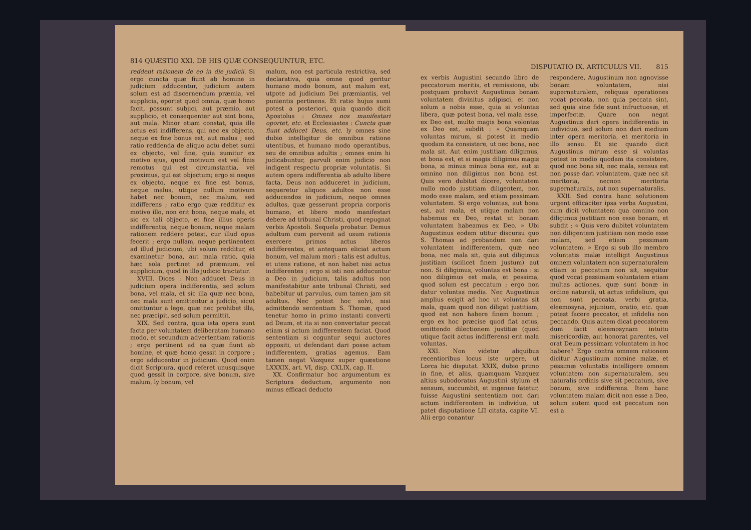814 QUÆSTIO XXI. DE HIS QUÆ CONSEQUUNTUR, ETC.
reddent rationem de eo in die judicii. Si ergo cuncta quæ fiunt ab homine in judicium adducentur, judicium autem solum est ad discernendum præmia, vel supplicia, oportet quod omnia, quæ homo facit, possunt subjici, aut præmio, aut supplicio, et consequenter aut sint bona, aut mala. Minor etiam constat, quia ille actus est indifferens, qui nec ex objecto, neque ex fine bonus est, aut malus ; sed ratio reddenda de aliquo actu debet sumi ex objecto, vel fine, quia sumitur ex motivo ejus, quod motivum est vel finis remotus qui est circumstantia, vel proximus, qui est objectum; ergo si neque ex objecto, neque ex fine est bonus, neque malus, utique nullum motivum habet nec bonum, nec malum, sed indifferens ; ratio ergo quæ redditur ex motivo illo, non erit bona, neque mala, et sic ex tali objecto, et fine illius operis indifferentis, neque bonam, neque malam rationem reddere potest, cur illud opus fecerit ; ergo nullam, neque pertinentem ad illud judicium, ubi solum redditur, et examinetur bona, aut mala ratio, quia hæc sola pertinet ad præmium, vel supplicium, quod in illo judicio tractatur.
XVIII. Dices : Non adducet Deus in judicium opera indifferentia, sed solum bona, vel mala, et sic illa quæ nec bona, nec mala sunt omittentur a judicio, sicut omittuntur a lege, quæ nec prohibet illa, nec præcipit, sed solum permittit.
XIX. Sed contra, quia ista opera sunt facta per voluntatem deliberatam humano modo, et secundum advertentiam rationis ; ergo pertinent ad ea quæ fiunt ab homine, et quæ homo gessit in corpore ; ergo adducentur in judicium. Quod enim dicit Scriptura, quod referet unusquisque quod gessit in corpore, sive bonum, sive malum, ly bonum, vel
malum, non est particula restrictiva, sed declarativa, quia omne quod geritur humano modo bonum, aut malum est, utpote ad judicium Dei præmiantis, vel punientis pertinens. Et ratio hujus sumi potest a posteriori, quia quando dicit Apostolus : Omnes nos manifestari oportet, etc. et Ecclesiastes : Cuncta quæ fiunt adducet Deus, etc. ly omnes sine dubio intelligitur de omnibus ratione utentibus, et humano modo operantibus, seu de omnibus adultis ; omnes enim hi judicabuntur, parvuli enim judicio non indigent respectu propriæ voluntatis. Si autem opera indifferentia ab adulto libere facta, Deus non adduceret in judicium, sequeretur aliquos adultos non esse adducendos in judicium, neque omnes adultos, quæ gesserunt propria corporis humano, et libero modo manifestari debere ad tribunal Christi, quod repugnat verbis Apostoli. Sequela probatur. Demus adultum cum pervenit ad usum rationis exercere primos actus liberos indifferentes, et antequam eliciat actum bonum, vel malum mori : talis est adultus, et utens ratione, et non habet nisi actus indifferentes ; ergo si isti non adducuntur a Deo in judicium, talis adultus non manifestabitur ante tribunal Christi, sed habebitur ut parvulus, cum tamen jam sit adultus. Nec potest hoc solvi, nisi admittendo sententiam S. Thomæ, quod tenetur homo in primo instanti converti ad Deum, et ita si non convertatur peccat etiam si actum indifferentem faciat. Quod sententiam si coguntur sequi auctores oppositi, ut defendant dari posse actum indifferentem, gratias agemus. Eam tamen negat Vazquez super quæstione LXXXIX, art. VI, disp. CXLIX, cap. II.
XX. Confirmatur hoc argumentum ex Scriptura deductum, argumento non minus efficaci deducto
DISPUTATIO IX. ARTICULUS VII. 815
ex verbis Augustini secundo libro de peccatorum meritis, et remissione, ubi postquam probavit Augustinus bonam voluntatem divinitus adipisci, et non solum a nobis esse, quia si voluntas libera, quæ potest bona, vel mala esse, ex Deo est, multo magis bona volontas ex Deo est, subdit : « Quamquam voluntas mirum, si potest in medio quodam ita consistere, ut nec bona, nec mala sit. Aut enim justitiam diligimus, et bona est, et si magis diligimus magis bona, si minus minus bona est, aut si omnino non diligimus non bona est. Quis vero dubitat dicere, voluntatem nullo modo justitiam diligentem, non modo esse malam, sed etiam pessimam voluntatem. Si ergo voluntas, aut bona est, aut mala, et utique malam non habemus ex Deo, restat ut bonam voluntatem habeamus ex Deo. » Ubi Augustinus eodem utitur discursu quo S. Thomas ad probandum non dari voluntatem indifferentem, quæ nec bona, nec mala sit, quia aut diligimus justitiam (scilicet finem justum) aut non. Si diligimus, voluntas est bona : si non diligimus est mala, et pessima, quod solum est peccatum ; ergo non datur voluntas media. Nec Augustinus amplius exigit ad hoc ut voluntas sit mala, quam quod non diligat justitiam, quod est non habere finem bonum ; ergo ex hoc præcise quod fiat actus, omittendo dilectionem justitiæ (quod utique facit actus indifferens) erit mala voluntas.
XXI. Non videtur aliquibus recentioribus locus iste urgere, ut Lorca hic disputat. XXIX, dubio primo in fine, et aliis, quamquam Vazquez altius subodoratus Augustini stylum et sensum, succumbit, et ingenue fatetur, fuisse Augustini sententiam non dari actum indifferentem in individuo, ut patet disputatione LII citata, capite VI. Alii ergo conantur
respondere, Augustinum non agnovisse bonam voluntatem, nisi supernaturalem, reliquas operationes vocat peccata, non quia peccata sint, sed quia sine fide sunt infructuosæ, et imperfectæ. Quare non negat Augustinus dari opera indifferentia in individuo, sed solum non dari medium inter opera meritoria, et meritoria in illo sensu. Et sic quando dicit Augustinus mirum esse si voluntas potest in medio quodam ita consistere, quod nec bona sit, nec mala, sensus est non posse dari voluntatem, quæ nec sit meritoria, necnon meritoria supernaturalis, aut non supernaturalis.
XXII. Sed contra hanc solutionem urgent efficaciter ipsa verba Augustini, cum dicit voluntatem qua omnino non diligimus justitiam non esse bonam, et subdit : « Quis vero dubitet voluntatem non diligentem justitiam non modo esse malam, sed etiam pessimam voluntatem. » Ergo si sub illo membro voluntatis malæ intelligit Augustinus omnem voluntatem non supernaturalem etiam si peccatum non sit, sequitur quod vocat pessimam voluntatem etiam multas actiones, quæ sunt bonæ in ordine naturali, ut actus infidelium, qui non sunt peccata, verbi gratia, eleemosyna, jejunium, oratio, etc. quæ potest facere peccator, et infidelis non peccando. Quis autem dicat peccatorem dum facit eleemosynam intuitu misericordiæ, aut honorat parentes, vel orat Deum pessimam voluntatem in hoc habere? Ergo contra omnem rationem dicitur Augustinum nomine malæ, et pessimæ voluntatis intelligere omnem voluntatem non supernaturalem, seu naturalis ordinis sive sit peccatum, sive bonum, sive indifferens. Item hanc voluntatem malam dicit non esse a Deo, solum autem quod est peccatum non est a